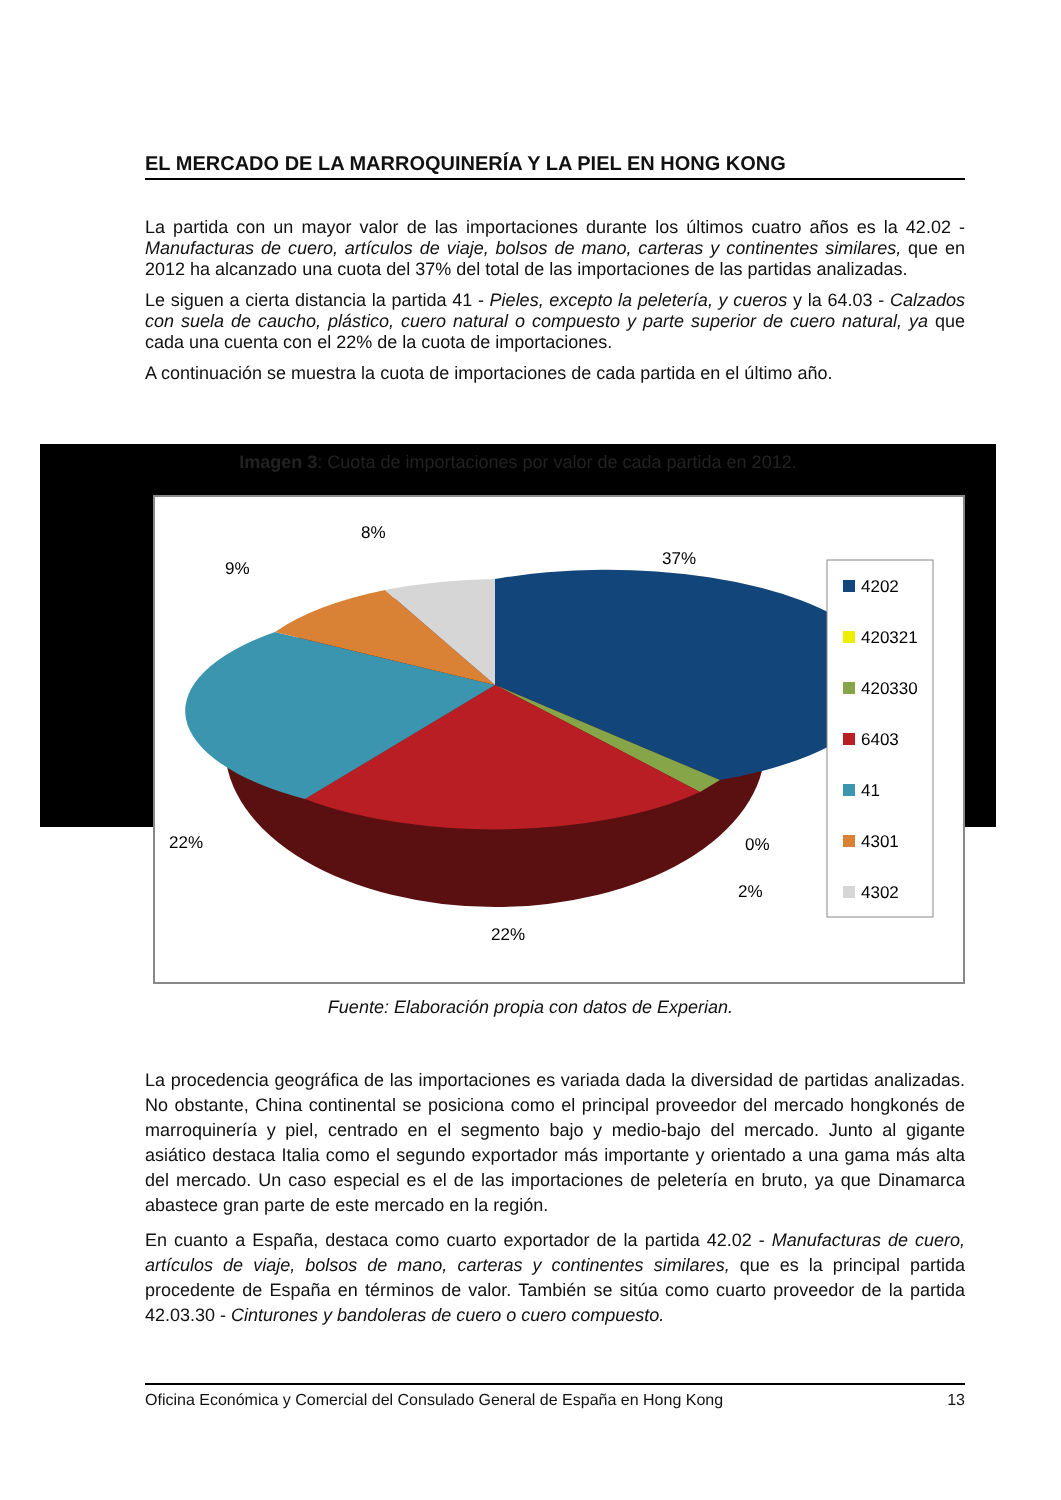EL MERCADO DE LA MARROQUINERÍA Y LA PIEL EN HONG KONG
La partida con un mayor valor de las importaciones durante los últimos cuatro años es la 42.02 - Manufacturas de cuero, artículos de viaje, bolsos de mano, carteras y continentes similares, que en 2012 ha alcanzado una cuota del 37% del total de las importaciones de las partidas analizadas.
Le siguen a cierta distancia la partida 41 - Pieles, excepto la peletería, y cueros y la 64.03 - Calzados con suela de caucho, plástico, cuero natural o compuesto y parte superior de cuero natural, ya que cada una cuenta con el 22% de la cuota de importaciones.
A continuación se muestra la cuota de importaciones de cada partida en el último año.
Imagen 3: Cuota de importaciones por valor de cada partida en 2012.
37%
8%
9%
22%
22%
2%
0%
4202
420321
420330
6403
41
4301
4302
Fuente: Elaboración propia con datos de Experian.
La procedencia geográfica de las importaciones es variada dada la diversidad de partidas analizadas. No obstante, China continental se posiciona como el principal proveedor del mercado hongkonés de marroquinería y piel, centrado en el segmento bajo y medio-bajo del mercado. Junto al gigante asiático destaca Italia como el segundo exportador más importante y orientado a una gama más alta del mercado. Un caso especial es el de las importaciones de peletería en bruto, ya que Dinamarca abastece gran parte de este mercado en la región.
En cuanto a España, destaca como cuarto exportador de la partida 42.02 - Manufacturas de cuero, artículos de viaje, bolsos de mano, carteras y continentes similares, que es la principal partida procedente de España en términos de valor. También se sitúa como cuarto proveedor de la partida 42.03.30 - Cinturones y bandoleras de cuero o cuero compuesto.
Oficina Económica y Comercial del Consulado General de España en Hong Kong 13